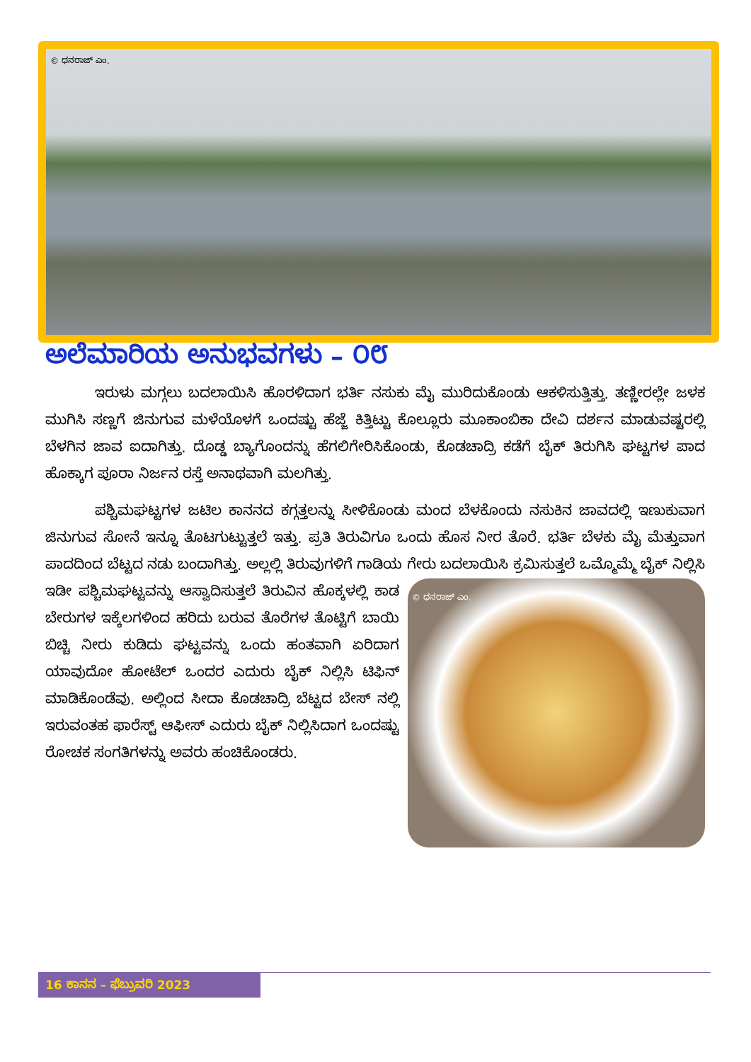© ಧನರಾಜ್ ಎಂ.
ಅಲೆಮಾರಿಯ ಅನುಭವಗಳು – ೦೮
ಇರುಳು ಮಗ್ಗಲು ಬದಲಾಯಿಸಿ ಹೊರಳಿದಾಗ ಭರ್ತಿ ನಸುಕು ಮೈ ಮುರಿದುಕೊಂಡು ಆಕಳಿಸುತ್ತಿತ್ತು. ತಣ್ಣೀರಲ್ಲೇ ಜಳಕ ಮುಗಿಸಿ ಸಣ್ಣಗೆ ಜಿನುಗುವ ಮಳೆಯೊಳಗೆ ಒಂದಷ್ಟು ಹೆಜ್ಜೆ ಕಿತ್ತಿಟ್ಟು ಕೊಲ್ಲೂರು ಮೂಕಾಂಬಿಕಾ ದೇವಿ ದರ್ಶನ ಮಾಡುವಷ್ಟರಲ್ಲಿ ಬೆಳಗಿನ ಜಾವ ಐದಾಗಿತ್ತು. ದೊಡ್ಡ ಬ್ಯಾಗೊಂದನ್ನು ಹೆಗಲಿಗೇರಿಸಿಕೊಂಡು, ಕೊಡಚಾದ್ರಿ ಕಡೆಗೆ ಬೈಕ್ ತಿರುಗಿಸಿ ಘಟ್ಟಗಳ ಪಾದ ಹೊಕ್ಕಾಗ ಪೂರಾ ನಿರ್ಜನ ರಸ್ತೆ ಅನಾಥವಾಗಿ ಮಲಗಿತ್ತು.
ಪಶ್ಚಿಮಘಟ್ಟಗಳ ಜಟಿಲ ಕಾನನದ ಕಗ್ಗತ್ತಲನ್ನು ಸೀಳಿಕೊಂಡು ಮಂದ ಬೆಳಕೊಂದು ನಸುಕಿನ ಜಾವದಲ್ಲಿ ಇಣುಕುವಾಗ ಜಿನುಗುವ ಸೋನೆ ಇನ್ನೂ ತೊಟಗುಟ್ಟುತ್ತಲೆ ಇತ್ತು. ಪ್ರತಿ ತಿರುವಿಗೂ ಒಂದು ಹೊಸ ನೀರ ತೊರೆ. ಭರ್ತಿ ಬೆಳಕು ಮೈ ಮೆತ್ತುವಾಗ ಪಾದದಿಂದ ಬೆಟ್ಟದ ನಡು ಬಂದಾಗಿತ್ತು. ಅಲ್ಲಲ್ಲಿ ತಿರುವುಗಳಿಗೆ ಗಾಡಿಯ ಗೇರು ಬದಲಾಯಿಸಿ ಕ್ರಮಿಸುತ್ತಲೆ
© ಧನರಾಜ್ ಎಂ.
ಒಮ್ಮೊಮ್ಮೆ ಬೈಕ್ ನಿಲ್ಲಿಸಿ ಇಡೀ ಪಶ್ಚಿಮಘಟ್ಟವನ್ನು ಆಸ್ವಾದಿಸುತ್ತಲೆ ತಿರುವಿನ ಹೊಕ್ಕಳಲ್ಲಿ ಕಾಡ ಬೇರುಗಳ ಇಕ್ಕೆಲಗಳಿಂದ ಹರಿದು ಬರುವ ತೊರೆಗಳ ತೊಟ್ಟಿಗೆ ಬಾಯಿ ಬಿಚ್ಚಿ ನೀರು ಕುಡಿದು ಘಟ್ಟವನ್ನು ಒಂದು ಹಂತವಾಗಿ ಏರಿದಾಗ ಯಾವುದೋ ಹೋಟೆಲ್ ಒಂದರ ಎದುರು ಬೈಕ್ ನಿಲ್ಲಿಸಿ ಟಿಫಿನ್ ಮಾಡಿಕೊಂಡೆವು. ಅಲ್ಲಿಂದ ಸೀದಾ ಕೊಡಚಾದ್ರಿ ಬೆಟ್ಟದ ಬೇಸ್ ನಲ್ಲಿ ಇರುವಂತಹ ಫಾರೆಸ್ಟ್ ಆಫೀಸ್ ಎದುರು ಬೈಕ್ ನಿಲ್ಲಿಸಿದಾಗ ಒಂದಷ್ಟು ರೋಚಕ ಸಂಗತಿಗಳನ್ನು ಅವರು ಹಂಚಿಕೊಂಡರು.
16 ಕಾನನ – ಫೆಬ್ರುವರಿ 2023